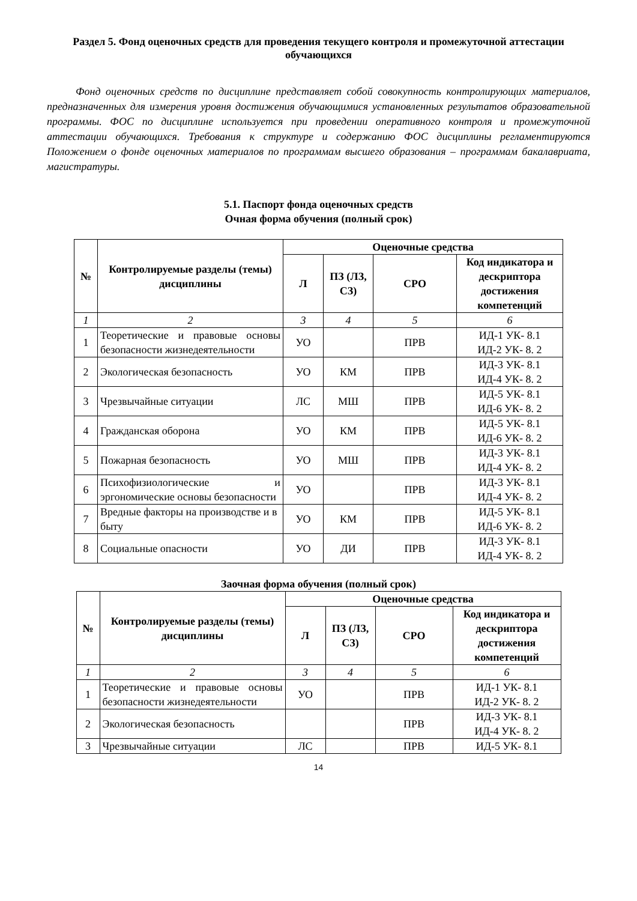Раздел 5. Фонд оценочных средств для проведения текущего контроля и промежуточной аттестации обучающихся
Фонд оценочных средств по дисциплине представляет собой совокупность контролирующих материалов, предназначенных для измерения уровня достижения обучающимися установленных результатов образовательной программы. ФОС по дисциплине используется при проведении оперативного контроля и промежуточной аттестации обучающихся. Требования к структуре и содержанию ФОС дисциплины регламентируются Положением о фонде оценочных материалов по программам высшего образования – программам бакалавриата, магистратуры.
5.1. Паспорт фонда оценочных средств
Очная форма обучения (полный срок)
| № | Контролируемые разделы (темы) дисциплины | Оценочные средства | | | |
| --- | --- | --- | --- | --- | --- |
| | | Л | ПЗ (ЛЗ, СЗ) | СРО | Код индикатора и дескриптора достижения компетенций |
| 1 | 2 | 3 | 4 | 5 | 6 |
| 1 | Теоретические и правовые основы безопасности жизнедеятельности | УО | | ПРВ | ИД-1 УК- 8.1 ИД-2 УК- 8. 2 |
| 2 | Экологическая безопасность | УО | КМ | ПРВ | ИД-3 УК- 8.1 ИД-4 УК- 8. 2 |
| 3 | Чрезвычайные ситуации | ЛС | МШ | ПРВ | ИД-5 УК- 8.1 ИД-6 УК- 8. 2 |
| 4 | Гражданская оборона | УО | КМ | ПРВ | ИД-5 УК- 8.1 ИД-6 УК- 8. 2 |
| 5 | Пожарная безопасность | УО | МШ | ПРВ | ИД-3 УК- 8.1 ИД-4 УК- 8. 2 |
| 6 | Психофизиологические и эргономические основы безопасности | УО | | ПРВ | ИД-3 УК- 8.1 ИД-4 УК- 8. 2 |
| 7 | Вредные факторы на производстве и в быту | УО | КМ | ПРВ | ИД-5 УК- 8.1 ИД-6 УК- 8. 2 |
| 8 | Социальные опасности | УО | ДИ | ПРВ | ИД-3 УК- 8.1 ИД-4 УК- 8. 2 |
Заочная форма обучения (полный срок)
| № | Контролируемые разделы (темы) дисциплины | Оценочные средства | | | |
| --- | --- | --- | --- | --- | --- |
| | | Л | ПЗ (ЛЗ, СЗ) | СРО | Код индикатора и дескриптора достижения компетенций |
| 1 | 2 | 3 | 4 | 5 | 6 |
| 1 | Теоретические и правовые основы безопасности жизнедеятельности | УО | | ПРВ | ИД-1 УК- 8.1 ИД-2 УК- 8. 2 |
| 2 | Экологическая безопасность | | | ПРВ | ИД-3 УК- 8.1 ИД-4 УК- 8. 2 |
| 3 | Чрезвычайные ситуации | ЛС | | ПРВ | ИД-5 УК- 8.1 |
14